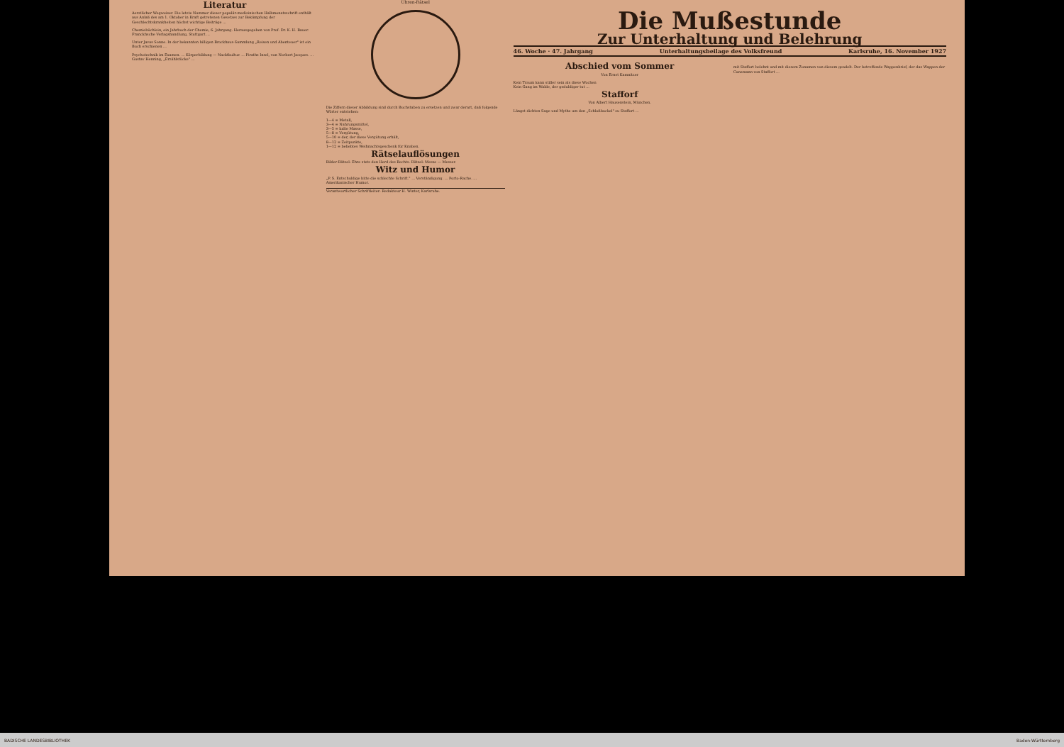Literatur
Aerztlicher Wegweiser. Die letzte Nummer dieser populär-medizinischen Halbmonatsschrift enthält aus Anlaß des am 1. Oktober in Kraft getretenen Gesetzes zur Bekämpfung der Geschlechtskrankheiten höchst wichtige Beiträge ...
Chemiebüchlein, ein Jahrbuch der Chemie, 6. Jahrgang. Herausgegeben von Prof. Dr. K. H. Bauer. Franckhsche Verlagshandlung, Stuttgart ...
Unter Javas Sonne. In der bekannten billigen Brockhaus-Sammlung „Reisen und Abenteuer" ist ein Buch erschienen ...
Psychotechnik im Examen. ... Körperbildung — Nacktkultur. ... Piraths Insel, von Norbert Jacques. ... Gustav Henning, „Erzählstücke" ...
Uhren-Rätsel
Die Ziffern dieser Abbildung sind durch Buchstaben zu ersetzen und zwar derart, daß folgende Wörter entstehen:
1—4 = Metall,
3—4 = Nahrungsmittel,
3—5 = kalte Masse,
5—8 = Vergütung,
5—10 = der, der diese Vergütung erhält,
8—12 = Zeitpunkte,
1—12 = beliebtes Weihnachtsgeschenk für Knaben.
Rätselauflösungen
Bilder-Rätsel: Ehre stets den Herd des Rechts. Rätsel: Messe — Messer.
Witz und Humor
„P. S. Entschuldige bitte die schlechte Schrift." ... Verständigung. ... Porto-Rache. ... Amerikanischer Humor.
Verantwortlicher Schriftleiter: Redakteur H. Winter, Karlsruhe.
Die Mußestunde
Zur Unterhaltung und Belehrung
46. Woche · 47. Jahrgang Unterhaltungsbeilage des Volksfreund Karlsruhe, 16. November 1927
Abschied vom Sommer
Von Ernst Kamnitzer
Kein Traum kann stiller sein als diese Wochen
Kein Gang im Walde, der geduldiger tut ...
Stafforf
Von Albert Hausenstein, München.
Längst dichten Sage und Mythe um den „Schloßbuckel" zu Staffort ...
mit Staffort belehnt und mit diesem Zunamen von diesem geadelt. Der betreffende Wappenbrief, der das Wappen der Cunzmann von Staffort ...
BADISCHE LANDESBIBLIOTHEK Baden-Württemberg